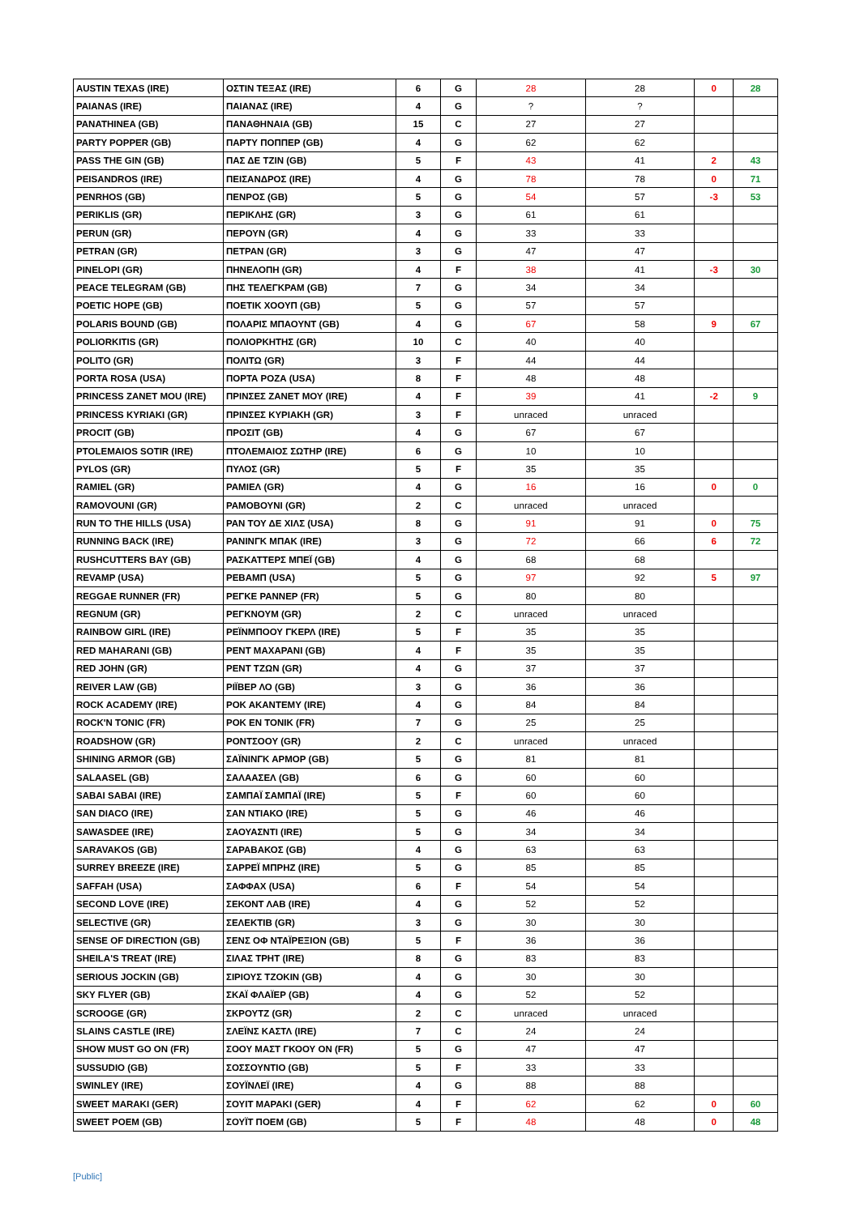| AUSTIN TEXAS (IRE) | ΟΣΤΙΝ ΤΕΞΑΣ (IRE) | 6 | G | 28 | 28 | 0 | 28 |
| PAIANAS (IRE) | ΠΑΙΑΝΑΣ (IRE) | 4 | G | ? | ? | | |
| PANATHINEA (GB) | ΠΑΝΑΘΗΝΑΙΑ (GB) | 15 | C | 27 | 27 | | |
| PARTY POPPER (GB) | ΠΑΡΤΥ ΠΟΠΠΕΡ (GB) | 4 | G | 62 | 62 | | |
| PASS THE GIN (GB) | ΠΑΣ ΔΕ ΤΖΙΝ (GB) | 5 | F | 43 | 41 | 2 | 43 |
| PEISANDROS (IRE) | ΠΕΙΣΑΝΔΡΟΣ (IRE) | 4 | G | 78 | 78 | 0 | 71 |
| PENRHOS (GB) | ΠΕΝΡΟΣ (GB) | 5 | G | 54 | 57 | -3 | 53 |
| PERIKLIS (GR) | ΠΕΡΙΚΛΗΣ (GR) | 3 | G | 61 | 61 | | |
| PERUN (GR) | ΠΕΡΟΥΝ (GR) | 4 | G | 33 | 33 | | |
| PETRAN (GR) | ΠΕΤΡΑΝ (GR) | 3 | G | 47 | 47 | | |
| PINELOPI (GR) | ΠΗΝΕΛΟΠΗ (GR) | 4 | F | 38 | 41 | -3 | 30 |
| PEACE TELEGRAM (GB) | ΠΗΣ ΤΕΛΕΓΚΡΑΜ (GB) | 7 | G | 34 | 34 | | |
| POETIC HOPE (GB) | ΠΟΕΤΙΚ ΧΟΟΥΠ (GB) | 5 | G | 57 | 57 | | |
| POLARIS BOUND (GB) | ΠΟΛΑΡΙΣ ΜΠΑΟΥΝΤ (GB) | 4 | G | 67 | 58 | 9 | 67 |
| POLIORKITIS (GR) | ΠΟΛΙΟΡΚΗΤΗΣ (GR) | 10 | C | 40 | 40 | | |
| POLITO (GR) | ΠΟΛΙΤΩ (GR) | 3 | F | 44 | 44 | | |
| PORTA ROSA (USA) | ΠΟΡΤΑ ΡΟΖΑ (USA) | 8 | F | 48 | 48 | | |
| PRINCESS ZANET MOU (IRE) | ΠΡΙΝΣΕΣ ΖΑΝΕΤ ΜΟΥ (IRE) | 4 | F | 39 | 41 | -2 | 9 |
| PRINCESS KYRIAKI (GR) | ΠΡΙΝΣΕΣ ΚΥΡΙΑΚΗ (GR) | 3 | F | unraced | unraced | | |
| PROCIT (GB) | ΠΡΟΣΙΤ (GB) | 4 | G | 67 | 67 | | |
| PTOLEMAIOS SOTIR (IRE) | ΠΤΟΛΕΜΑΙΟΣ ΣΩΤΗΡ (IRE) | 6 | G | 10 | 10 | | |
| PYLOS (GR) | ΠΥΛΟΣ (GR) | 5 | F | 35 | 35 | | |
| RAMIEL (GR) | ΡΑΜΙΕΛ (GR) | 4 | G | 16 | 16 | 0 | 0 |
| RAMOVOUNI (GR) | ΡΑΜΟΒΟΥΝΙ (GR) | 2 | C | unraced | unraced | | |
| RUN TO THE HILLS (USA) | ΡΑΝ ΤΟΥ ΔΕ ΧΙΛΣ (USA) | 8 | G | 91 | 91 | 0 | 75 |
| RUNNING BACK (IRE) | ΡΑΝΙΝΓΚ ΜΠΑΚ (IRE) | 3 | G | 72 | 66 | 6 | 72 |
| RUSHCUTTERS BAY (GB) | ΡΑΣΚΑΤΤΕΡΣ ΜΠΕΪ (GB) | 4 | G | 68 | 68 | | |
| REVAMP (USA) | ΡΕΒΑΜΠ (USA) | 5 | G | 97 | 92 | 5 | 97 |
| REGGAE RUNNER (FR) | ΡΕΓΚΕ ΡΑΝΝΕΡ (FR) | 5 | G | 80 | 80 | | |
| REGNUM (GR) | ΡΕΓΚΝΟΥΜ (GR) | 2 | C | unraced | unraced | | |
| RAINBOW GIRL (IRE) | ΡΕΪΝΜΠΟΟΥ ΓΚΕΡΛ (IRE) | 5 | F | 35 | 35 | | |
| RED MAHARANI (GB) | ΡΕΝΤ ΜΑΧΑΡΑΝΙ (GB) | 4 | F | 35 | 35 | | |
| RED JOHN (GR) | ΡΕΝΤ ΤΖΩΝ (GR) | 4 | G | 37 | 37 | | |
| REIVER LAW (GB) | ΡΙΪΒΕΡ ΛΟ (GB) | 3 | G | 36 | 36 | | |
| ROCK ACADEMY (IRE) | ΡΟΚ ΑΚΑΝΤΕΜΥ (IRE) | 4 | G | 84 | 84 | | |
| ROCK'N TONIC (FR) | ΡΟΚ ΕΝ ΤΟΝΙΚ (FR) | 7 | G | 25 | 25 | | |
| ROADSHOW (GR) | ΡΟΝΤΣΟΟΥ (GR) | 2 | C | unraced | unraced | | |
| SHINING ARMOR (GB) | ΣΑΪΝΙΝΓΚ ΑΡΜΟΡ (GB) | 5 | G | 81 | 81 | | |
| SALAASEL (GB) | ΣΑΛΑΑΣΕΛ (GB) | 6 | G | 60 | 60 | | |
| SABAI SABAI (IRE) | ΣΑΜΠΑΪ ΣΑΜΠΑΪ (IRE) | 5 | F | 60 | 60 | | |
| SAN DIACO (IRE) | ΣΑΝ ΝΤΙΑΚΟ (IRE) | 5 | G | 46 | 46 | | |
| SAWASDEE (IRE) | ΣΑΟΥΑΣΝΤΙ (IRE) | 5 | G | 34 | 34 | | |
| SARAVAKOS (GB) | ΣΑΡΑΒΑΚΟΣ (GB) | 4 | G | 63 | 63 | | |
| SURREY BREEZE (IRE) | ΣΑΡΡΕΪ ΜΠΡΗΖ (IRE) | 5 | G | 85 | 85 | | |
| SAFFAH (USA) | ΣΑΦΦΑΧ (USA) | 6 | F | 54 | 54 | | |
| SECOND LOVE (IRE) | ΣΕΚΟΝΤ ΛΑΒ (IRE) | 4 | G | 52 | 52 | | |
| SELECTIVE (GR) | ΣΕΛΕΚΤΙΒ (GR) | 3 | G | 30 | 30 | | |
| SENSE OF DIRECTION (GB) | ΣΕΝΣ ΟΦ ΝΤΑΪΡΕΞΙΟΝ (GB) | 5 | F | 36 | 36 | | |
| SHEILA'S TREAT (IRE) | ΣΙΛΑΣ ΤΡΗΤ (IRE) | 8 | G | 83 | 83 | | |
| SERIOUS JOCKIN (GB) | ΣΙΡΙΟΥΣ ΤΖΟΚΙΝ (GB) | 4 | G | 30 | 30 | | |
| SKY FLYER (GB) | ΣΚΑΪ ΦΛΑΪΕΡ (GB) | 4 | G | 52 | 52 | | |
| SCROOGE (GR) | ΣΚΡΟΥΤΖ (GR) | 2 | C | unraced | unraced | | |
| SLAINS CASTLE (IRE) | ΣΛΕΪΝΣ ΚΑΣΤΛ (IRE) | 7 | C | 24 | 24 | | |
| SHOW MUST GO ON (FR) | ΣΟΟΥ ΜΑΣΤ ΓΚΟΟΥ ΟΝ (FR) | 5 | G | 47 | 47 | | |
| SUSSUDIO (GB) | ΣΟΣΣΟΥΝΤΙΟ (GB) | 5 | F | 33 | 33 | | |
| SWINLEY (IRE) | ΣΟΥΪΝΛΕΪ (IRE) | 4 | G | 88 | 88 | | |
| SWEET MARAKI (GER) | ΣΟΥΙΤ ΜΑΡΑΚΙ (GER) | 4 | F | 62 | 62 | 0 | 60 |
| SWEET POEM (GB) | ΣΟΥΪΤ ΠΟΕΜ (GB) | 5 | F | 48 | 48 | 0 | 48 |
[Public]